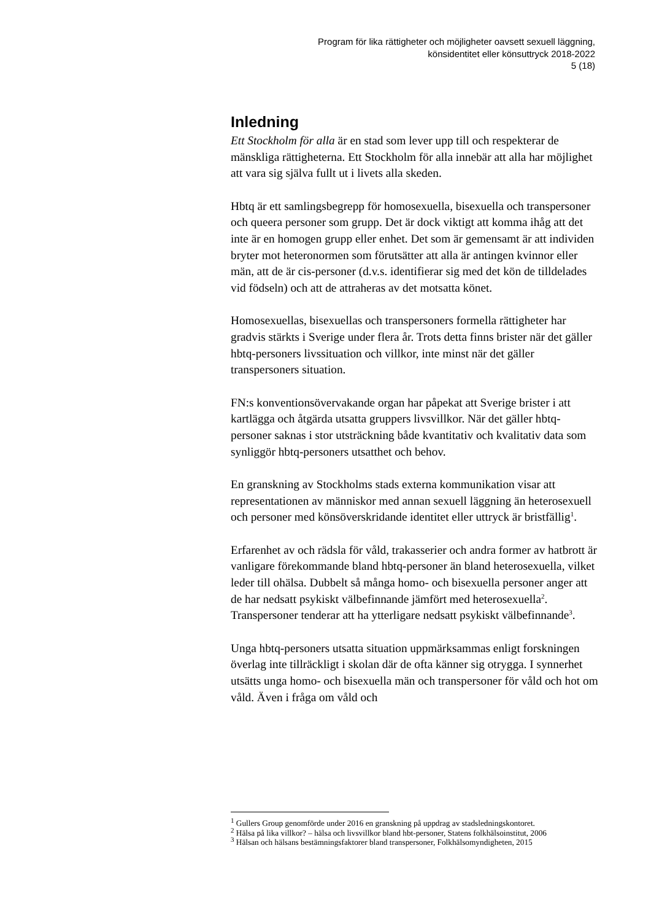Program för lika rättigheter och möjligheter oavsett sexuell läggning,
könsidentitet eller könsuttryck 2018-2022
5 (18)
Inledning
Ett Stockholm för alla är en stad som lever upp till och respekterar de mänskliga rättigheterna. Ett Stockholm för alla innebär att alla har möjlighet att vara sig själva fullt ut i livets alla skeden.
Hbtq är ett samlingsbegrepp för homosexuella, bisexuella och transpersoner och queera personer som grupp. Det är dock viktigt att komma ihåg att det inte är en homogen grupp eller enhet. Det som är gemensamt är att individen bryter mot heteronormen som förutsätter att alla är antingen kvinnor eller män, att de är cis-personer (d.v.s. identifierar sig med det kön de tilldelades vid födseln) och att de attraheras av det motsatta könet.
Homosexuellas, bisexuellas och transpersoners formella rättigheter har gradvis stärkts i Sverige under flera år. Trots detta finns brister när det gäller hbtq-personers livssituation och villkor, inte minst när det gäller transpersoners situation.
FN:s konventionsövervakande organ har påpekat att Sverige brister i att kartlägga och åtgärda utsatta gruppers livsvillkor. När det gäller hbtq-personer saknas i stor utsträckning både kvantitativ och kvalitativ data som synliggör hbtq-personers utsatthet och behov.
En granskning av Stockholms stads externa kommunikation visar att representationen av människor med annan sexuell läggning än heterosexuell och personer med könsöverskridande identitet eller uttryck är bristfällig<sup>1</sup>.
Erfarenhet av och rädsla för våld, trakasserier och andra former av hatbrott är vanligare förekommande bland hbtq-personer än bland heterosexuella, vilket leder till ohälsa. Dubbelt så många homo- och bisexuella personer anger att de har nedsatt psykiskt välbefinnande jämfört med heterosexuella<sup>2</sup>. Transpersoner tenderar att ha ytterligare nedsatt psykiskt välbefinnande<sup>3</sup>.
Unga hbtq-personers utsatta situation uppmärksammas enligt forskningen överlag inte tillräckligt i skolan där de ofta känner sig otrygga. I synnerhet utsätts unga homo- och bisexuella män och transpersoner för våld och hot om våld. Även i fråga om våld och
<sup>1</sup> Gullers Group genomförde under 2016 en granskning på uppdrag av stadsledningskontoret.
<sup>2</sup> Hälsa på lika villkor? – hälsa och livsvillkor bland hbt-personer, Statens folkhälsoinstitut, 2006
<sup>3</sup> Hälsan och hälsans bestämningsfaktorer bland transpersoner, Folkhälsomyndigheten, 2015